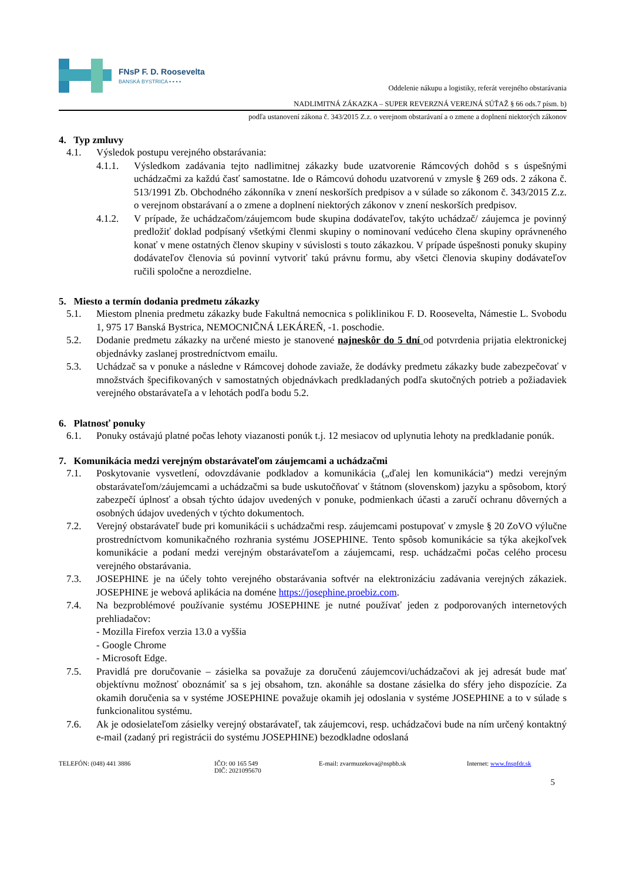FNsP F. D. Roosevelta
BANSKÁ BYSTRICA ▪ ▪ ▪ ▪
Oddelenie nákupu a logistiky, referát verejného obstarávania
NADLIMITNÁ ZÁKAZKA – SUPER REVERZNÁ VEREJNÁ SÚŤAŽ § 66 ods.7 písm. b)
podľa ustanovení zákona č. 343/2015 Z.z. o verejnom obstarávaní a o zmene a doplnení niektorých zákonov
4. Typ zmluvy
4.1. Výsledok postupu verejného obstarávania:
4.1.1. Výsledkom zadávania tejto nadlimitnej zákazky bude uzatvorenie Rámcových dohôd s s úspešnými uchádzačmi za každú časť samostatne. Ide o Rámcovú dohodu uzatvorenú v zmysle § 269 ods. 2 zákona č. 513/1991 Zb. Obchodného zákonníka v znení neskorších predpisov a v súlade so zákonom č. 343/2015 Z.z. o verejnom obstarávaní a o zmene a doplnení niektorých zákonov v znení neskorších predpisov.
4.1.2. V prípade, že uchádzačom/záujemcom bude skupina dodávateľov, takýto uchádzač/ záujemca je povinný predložiť doklad podpísaný všetkými členmi skupiny o nominovaní vedúceho člena skupiny oprávneného konať v mene ostatných členov skupiny v súvislosti s touto zákazkou. V prípade úspešnosti ponuky skupiny dodávateľov členovia sú povinní vytvoriť takú právnu formu, aby všetci členovia skupiny dodávateľov ručili spoločne a nerozdielne.
5. Miesto a termín dodania predmetu zákazky
5.1. Miestom plnenia predmetu zákazky bude Fakultná nemocnica s poliklinikou F. D. Roosevelta, Námestie L. Svobodu 1, 975 17 Banská Bystrica, NEMOCNIČNÁ LEKÁREŇ, -1. poschodie.
5.2. Dodanie predmetu zákazky na určené miesto je stanovené najneskôr do 5 dní od potvrdenia prijatia elektronickej objednávky zaslanej prostredníctvom emailu.
5.3. Uchádzač sa v ponuke a následne v Rámcovej dohode zaviaže, že dodávky predmetu zákazky bude zabezpečovať v množstvách špecifikovaných v samostatných objednávkach predkladaných podľa skutočných potrieb a požiadaviek verejného obstarávateľa a v lehotách podľa bodu 5.2.
6. Platnosť ponuky
6.1. Ponuky ostávajú platné počas lehoty viazanosti ponúk t.j. 12 mesiacov od uplynutia lehoty na predkladanie ponúk.
7. Komunikácia medzi verejným obstarávateľom záujemcami a uchádzačmi
7.1. Poskytovanie vysvetlení, odovzdávanie podkladov a komunikácia („ďalej len komunikácia“) medzi verejným obstarávateľom/záujemcami a uchádzačmi sa bude uskutočňovať v štátnom (slovenskom) jazyku a spôsobom, ktorý zabezpečí úplnosť a obsah týchto údajov uvedených v ponuke, podmienkach účasti a zaručí ochranu dôverných a osobných údajov uvedených v týchto dokumentoch.
7.2. Verejný obstarávateľ bude pri komunikácii s uchádzačmi resp. záujemcami postupovať v zmysle § 20 ZoVO výlučne prostredníctvom komunikačného rozhrania systému JOSEPHINE. Tento spôsob komunikácie sa týka akejkoľvek komunikácie a podaní medzi verejným obstarávateľom a záujemcami, resp. uchádzačmi počas celého procesu verejného obstarávania.
7.3. JOSEPHINE je na účely tohto verejného obstarávania softvér na elektronizáciu zadávania verejných zákaziek. JOSEPHINE je webová aplikácia na doméne https://josephine.proebiz.com.
7.4. Na bezproblémové používanie systému JOSEPHINE je nutné používať jeden z podporovaných internetových prehliadačov:
- Mozilla Firefox verzia 13.0 a vyššia
- Google Chrome
- Microsoft Edge.
7.5. Pravidlá pre doručovanie – zásielka sa považuje za doručenú záujemcovi/uchádzačovi ak jej adresát bude mať objektívnu možnosť oboznámiť sa s jej obsahom, tzn. akonáhle sa dostane zásielka do sféry jeho dispozície. Za okamih doručenia sa v systéme JOSEPHINE považuje okamih jej odoslania v systéme JOSEPHINE a to v súlade s funkcionalitou systému.
7.6. Ak je odosielateľom zásielky verejný obstarávateľ, tak záujemcovi, resp. uchádzačovi bude na ním určený kontaktný e-mail (zadaný pri registrácii do systému JOSEPHINE) bezodkladne odoslaná
TELEFÓN: (048) 441 3886 IČO: 00 165 549
DIČ: 2021095670 E-mail: zvarmuzekova@nspbb.sk Internet: www.fnspfdr.sk
5